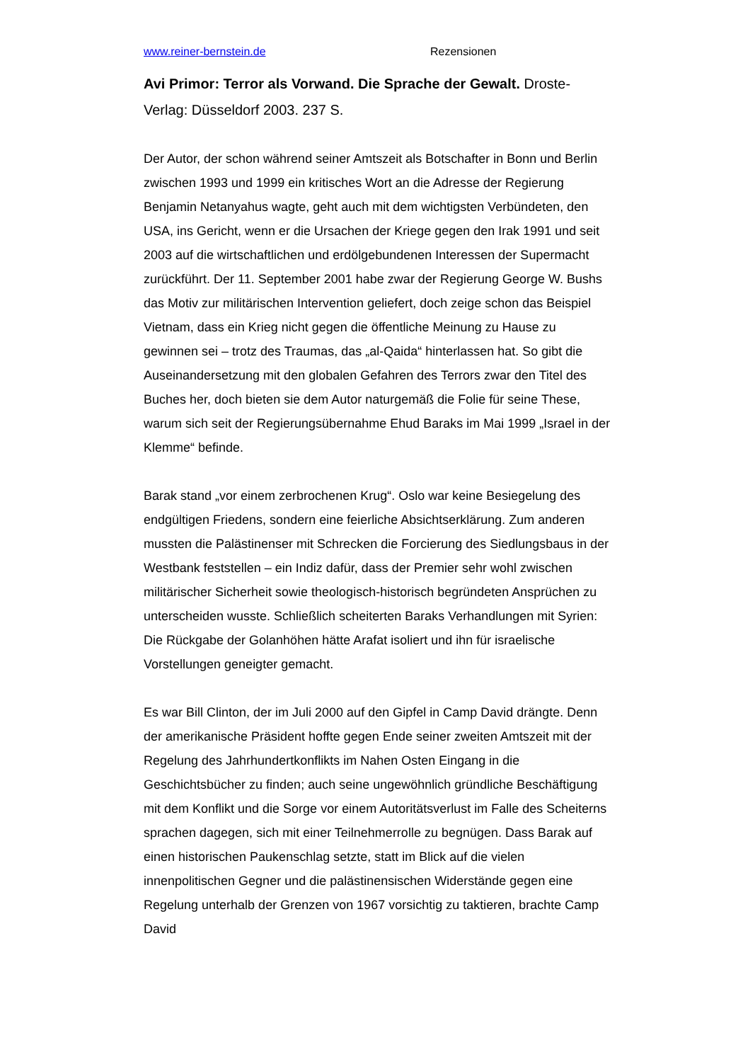www.reiner-bernstein.de Rezensionen
Avi Primor: Terror als Vorwand. Die Sprache der Gewalt. Droste-Verlag: Düsseldorf 2003. 237 S.
Der Autor, der schon während seiner Amtszeit als Botschafter in Bonn und Berlin zwischen 1993 und 1999 ein kritisches Wort an die Adresse der Regierung Benjamin Netanyahus wagte, geht auch mit dem wichtigsten Verbündeten, den USA, ins Gericht, wenn er die Ursachen der Kriege gegen den Irak 1991 und seit 2003 auf die wirtschaftlichen und erdölgebundenen Interessen der Supermacht zurückführt. Der 11. September 2001 habe zwar der Regierung George W. Bushs das Motiv zur militärischen Intervention geliefert, doch zeige schon das Beispiel Vietnam, dass ein Krieg nicht gegen die öffentliche Meinung zu Hause zu gewinnen sei – trotz des Traumas, das „al-Qaida“ hinterlassen hat. So gibt die Auseinandersetzung mit den globalen Gefahren des Terrors zwar den Titel des Buches her, doch bieten sie dem Autor naturgemäß die Folie für seine These, warum sich seit der Regierungsübernahme Ehud Baraks im Mai 1999 „Israel in der Klemme“ befinde.
Barak stand „vor einem zerbrochenen Krug“. Oslo war keine Besiegelung des endgültigen Friedens, sondern eine feierliche Absichtserklärung. Zum anderen mussten die Palästinenser mit Schrecken die Forcierung des Siedlungsbaus in der Westbank feststellen – ein Indiz dafür, dass der Premier sehr wohl zwischen militärischer Sicherheit sowie theologisch-historisch begründeten Ansprüchen zu unterscheiden wusste. Schließlich scheiterten Baraks Verhandlungen mit Syrien: Die Rückgabe der Golanhöhen hätte Arafat isoliert und ihn für israelische Vorstellungen geneigter gemacht.
Es war Bill Clinton, der im Juli 2000 auf den Gipfel in Camp David drängte. Denn der amerikanische Präsident hoffte gegen Ende seiner zweiten Amtszeit mit der Regelung des Jahrhundertkonflikts im Nahen Osten Eingang in die Geschichtsbücher zu finden; auch seine ungewöhnlich gründliche Beschäftigung mit dem Konflikt und die Sorge vor einem Autoritätsverlust im Falle des Scheiterns sprachen dagegen, sich mit einer Teilnehmerrolle zu begnügen. Dass Barak auf einen historischen Paukenschlag setzte, statt im Blick auf die vielen innenpolitischen Gegner und die palästinensischen Widerstände gegen eine Regelung unterhalb der Grenzen von 1967 vorsichtig zu taktieren, brachte Camp David